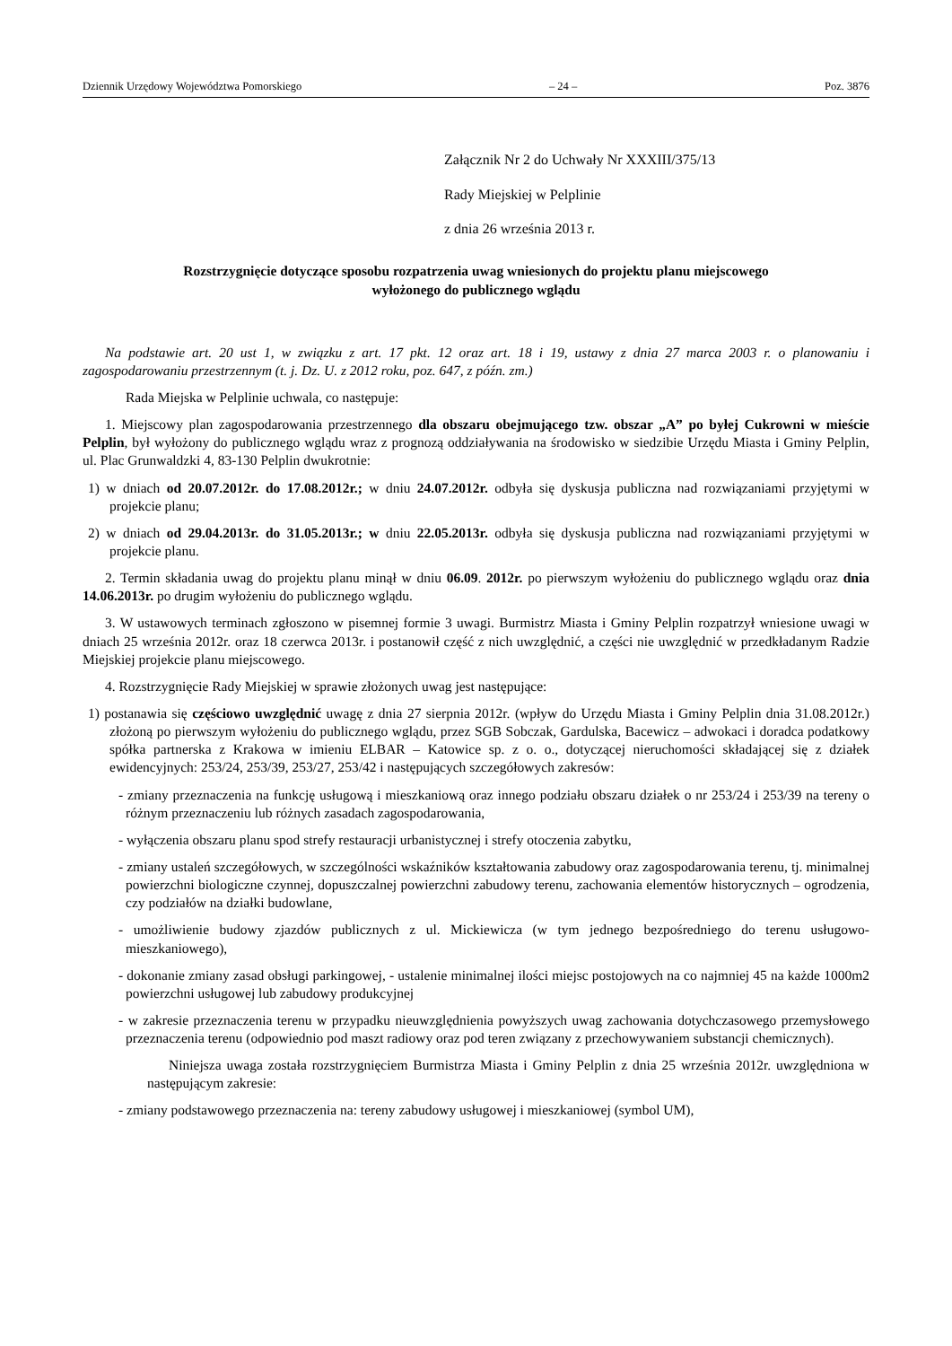Dziennik Urzędowy Województwa Pomorskiego – 24 – Poz. 3876
Załącznik Nr 2 do Uchwały Nr XXXIII/375/13
Rady Miejskiej w Pelplinie
z dnia 26 września 2013 r.
Rozstrzygnięcie dotyczące sposobu rozpatrzenia uwag wniesionych do projektu planu miejscowego
wyłożonego do publicznego wglądu
Na podstawie art. 20 ust 1, w związku z art. 17 pkt. 12 oraz art. 18 i 19, ustawy z dnia 27 marca 2003 r. o planowaniu i zagospodarowaniu przestrzennym (t. j. Dz. U. z 2012 roku, poz. 647, z późn. zm.)
Rada Miejska w Pelplinie uchwala, co następuje:
1. Miejscowy plan zagospodarowania przestrzennego dla obszaru obejmującego tzw. obszar „A” po byłej Cukrowni w mieście Pelplin, był wyłożony do publicznego wglądu wraz z prognozą oddziaływania na środowisko w siedzibie Urzędu Miasta i Gminy Pelplin, ul. Plac Grunwaldzki 4, 83-130 Pelplin dwukrotnie:
1) w dniach od 20.07.2012r. do 17.08.2012r.; w dniu 24.07.2012r. odbyła się dyskusja publiczna nad rozwiązaniami przyjętymi w projekcie planu;
2) w dniach od 29.04.2013r. do 31.05.2013r.; w dniu 22.05.2013r. odbyła się dyskusja publiczna nad rozwiązaniami przyjętymi w projekcie planu.
2. Termin składania uwag do projektu planu minął w dniu 06.09. 2012r. po pierwszym wyłożeniu do publicznego wglądu oraz dnia 14.06.2013r. po drugim wyłożeniu do publicznego wglądu.
3. W ustawowych terminach zgłoszono w pisemnej formie 3 uwagi. Burmistrz Miasta i Gminy Pelplin rozpatrzył wniesione uwagi w dniach 25 września 2012r. oraz 18 czerwca 2013r. i postanowił część z nich uwzględnić, a części nie uwzględnić w przedkładanym Radzie Miejskiej projekcie planu miejscowego.
4. Rozstrzygnięcie Rady Miejskiej w sprawie złożonych uwag jest następujące:
1) postanawia się częściowo uwzględnić uwagę z dnia 27 sierpnia 2012r. (wpływ do Urzędu Miasta i Gminy Pelplin dnia 31.08.2012r.) złożoną po pierwszym wyłożeniu do publicznego wglądu, przez SGB Sobczak, Gardulska, Bacewicz – adwokaci i doradca podatkowy spółka partnerska z Krakowa w imieniu ELBAR – Katowice sp. z o. o., dotyczącej nieruchomości składającej się z działek ewidencyjnych: 253/24, 253/39, 253/27, 253/42 i następujących szczegółowych zakresów:
- zmiany przeznaczenia na funkcję usługową i mieszkaniową oraz innego podziału obszaru działek o nr 253/24 i 253/39 na tereny o różnym przeznaczeniu lub różnych zasadach zagospodarowania,
- wyłączenia obszaru planu spod strefy restauracji urbanistycznej i strefy otoczenia zabytku,
- zmiany ustaleń szczegółowych, w szczególności wskaźników kształtowania zabudowy oraz zagospodarowania terenu, tj. minimalnej powierzchni biologiczne czynnej, dopuszczalnej powierzchni zabudowy terenu, zachowania elementów historycznych – ogrodzenia, czy podziałów na działki budowlane,
- umożliwienie budowy zjazdów publicznych z ul. Mickiewicza (w tym jednego bezpośredniego do terenu usługowo-mieszkaniowego),
- dokonanie zmiany zasad obsługi parkingowej, - ustalenie minimalnej ilości miejsc postojowych na co najmniej 45 na każde 1000m2 powierzchni usługowej lub zabudowy produkcyjnej
- w zakresie przeznaczenia terenu w przypadku nieuwzględnienia powyższych uwag zachowania dotychczasowego przemysłowego przeznaczenia terenu (odpowiednio pod maszt radiowy oraz pod teren związany z przechowywaniem substancji chemicznych).
Niniejsza uwaga została rozstrzygnięciem Burmistrza Miasta i Gminy Pelplin z dnia 25 września 2012r. uwzględniona w następującym zakresie:
- zmiany podstawowego przeznaczenia na: tereny zabudowy usługowej i mieszkaniowej (symbol UM),